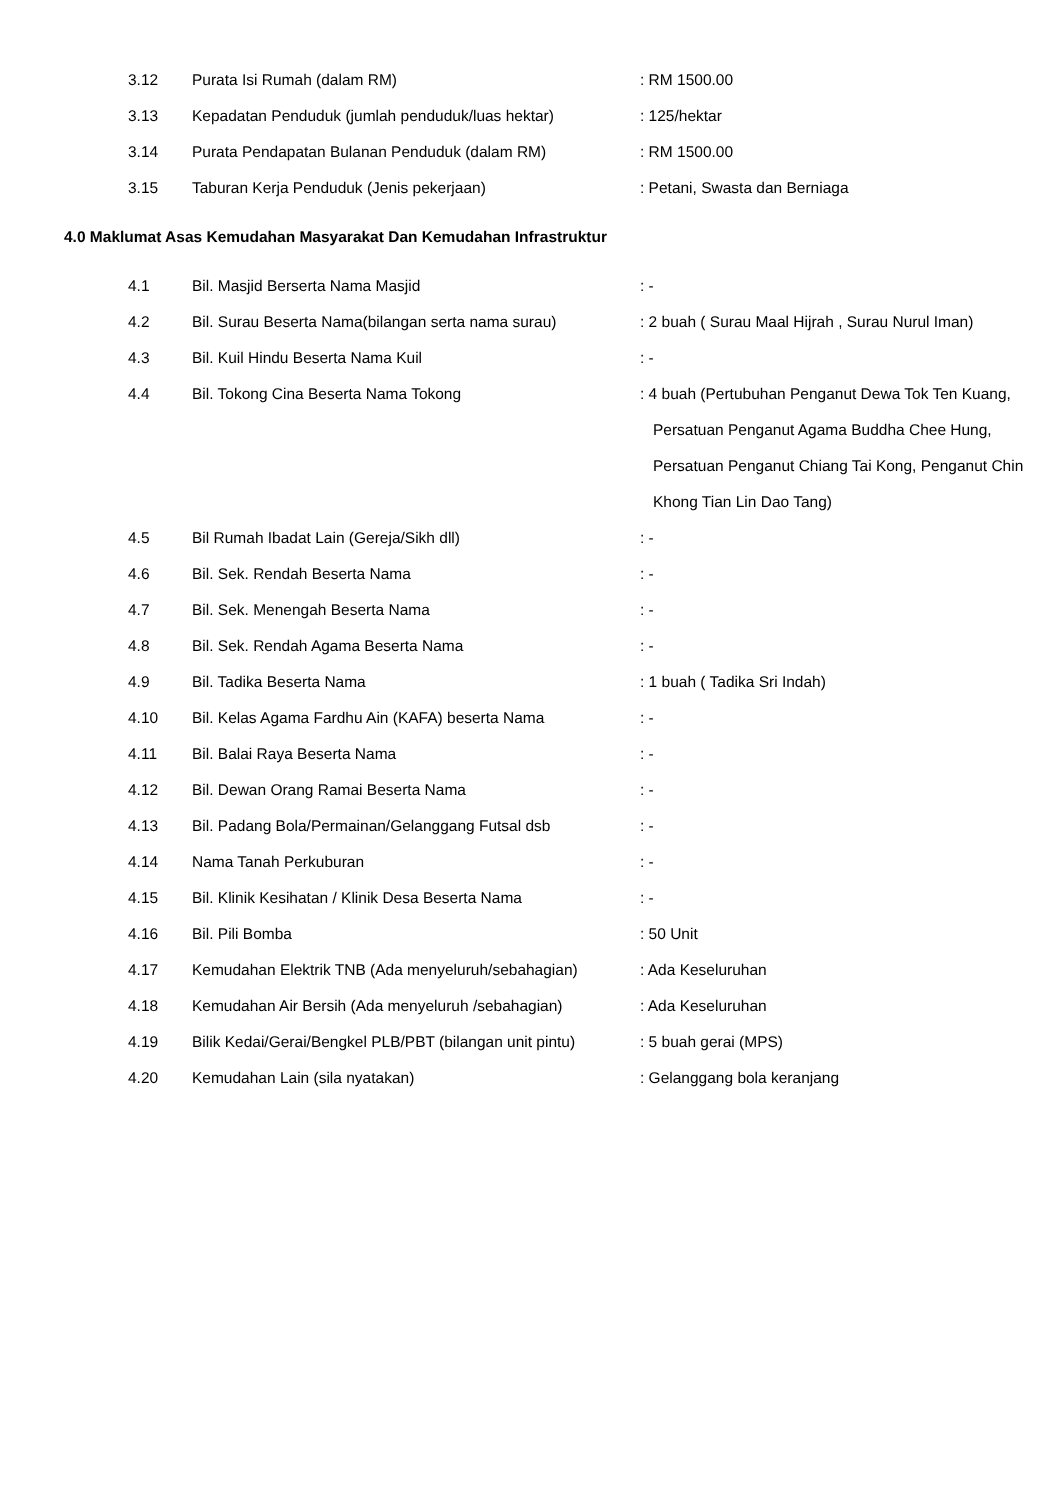| 3.12 | Purata Isi Rumah (dalam RM) | : RM 1500.00 |
| 3.13 | Kepadatan Penduduk (jumlah penduduk/luas hektar) | : 125/hektar |
| 3.14 | Purata Pendapatan Bulanan Penduduk (dalam RM) | : RM 1500.00 |
| 3.15 | Taburan Kerja Penduduk (Jenis pekerjaan) | : Petani, Swasta dan Berniaga |
4.0 Maklumat Asas Kemudahan Masyarakat Dan Kemudahan Infrastruktur
| 4.1 | Bil. Masjid Berserta Nama Masjid | : - |
| 4.2 | Bil. Surau Beserta Nama(bilangan serta nama surau) | : 2 buah ( Surau Maal Hijrah , Surau Nurul Iman) |
| 4.3 | Bil. Kuil Hindu Beserta Nama Kuil | : - |
| 4.4 | Bil. Tokong Cina Beserta Nama Tokong | : 4 buah (Pertubuhan Penganut Dewa Tok Ten Kuang, Persatuan Penganut Agama Buddha Chee Hung, Persatuan Penganut Chiang Tai Kong, Penganut Chin Khong Tian Lin Dao Tang) |
| 4.5 | Bil Rumah Ibadat Lain (Gereja/Sikh dll) | : - |
| 4.6 | Bil. Sek. Rendah Beserta Nama | : - |
| 4.7 | Bil. Sek. Menengah Beserta Nama | : - |
| 4.8 | Bil. Sek. Rendah Agama Beserta Nama | : - |
| 4.9 | Bil. Tadika Beserta Nama | : 1 buah ( Tadika Sri Indah) |
| 4.10 | Bil. Kelas Agama Fardhu Ain (KAFA) beserta Nama | : - |
| 4.11 | Bil. Balai Raya Beserta Nama | : - |
| 4.12 | Bil. Dewan Orang Ramai Beserta Nama | : - |
| 4.13 | Bil. Padang Bola/Permainan/Gelanggang Futsal dsb | : - |
| 4.14 | Nama Tanah Perkuburan | : - |
| 4.15 | Bil. Klinik Kesihatan / Klinik Desa Beserta Nama | : - |
| 4.16 | Bil. Pili Bomba | : 50 Unit |
| 4.17 | Kemudahan Elektrik TNB (Ada menyeluruh/sebahagian) | : Ada Keseluruhan |
| 4.18 | Kemudahan Air Bersih (Ada menyeluruh /sebahagian) | : Ada Keseluruhan |
| 4.19 | Bilik Kedai/Gerai/Bengkel PLB/PBT (bilangan unit pintu) | : 5 buah gerai (MPS) |
| 4.20 | Kemudahan Lain (sila nyatakan) | : Gelanggang bola keranjang |